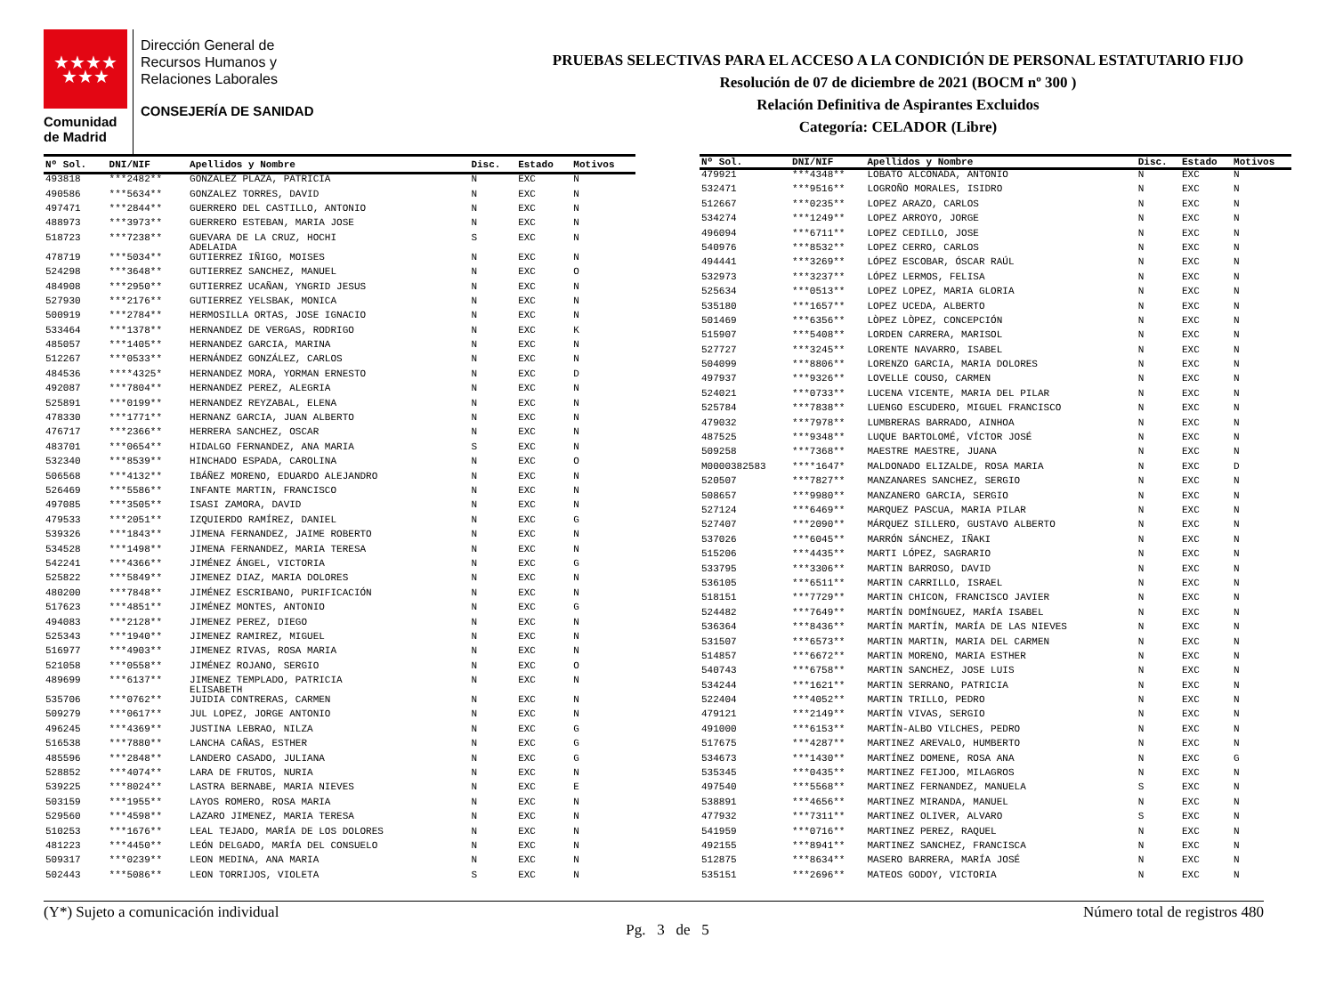★★★★
★★★
Comunidad
de Madrid
Dirección General de
Recursos Humanos y
Relaciones Laborales
CONSEJERÍA DE SANIDAD
PRUEBAS SELECTIVAS PARA EL ACCESO A LA CONDICIÓN DE PERSONAL ESTATUTARIO FIJO
Resolución de 07 de diciembre de 2021 (BOCM nº 300 )
Relación Definitiva de Aspirantes Excluidos
Categoría: CELADOR (Libre)
| Nº Sol. | DNI/NIF | Apellidos y Nombre | Disc. | Estado | Motivos |
| --- | --- | --- | --- | --- | --- |
| 493818 | ***2482** | GONZALEZ PLAZA, PATRICIA | N | EXC | N |
| 490586 | ***5634** | GONZALEZ TORRES, DAVID | N | EXC | N |
| 497471 | ***2844** | GUERRERO DEL CASTILLO, ANTONIO | N | EXC | N |
| 488973 | ***3973** | GUERRERO ESTEBAN, MARIA JOSE | N | EXC | N |
| 518723 | ***7238** | GUEVARA DE LA CRUZ, HOCHI ADELAIDA | S | EXC | N |
| 478719 | ***5034** | GUTIERREZ IÑIGO, MOISES | N | EXC | N |
| 524298 | ***3648** | GUTIERREZ SANCHEZ, MANUEL | N | EXC | O |
| 484908 | ***2950** | GUTIERREZ UCAÑAN, YNGRID JESUS | N | EXC | N |
| 527930 | ***2176** | GUTIERREZ YELSBAK, MONICA | N | EXC | N |
| 500919 | ***2784** | HERMOSILLA ORTAS, JOSE IGNACIO | N | EXC | N |
| 533464 | ***1378** | HERNANDEZ DE VERGAS, RODRIGO | N | EXC | K |
| 485057 | ***1405** | HERNANDEZ GARCIA, MARINA | N | EXC | N |
| 512267 | ***0533** | HERNÁNDEZ GONZÁLEZ, CARLOS | N | EXC | N |
| 484536 | ****4325* | HERNANDEZ MORA, YORMAN ERNESTO | N | EXC | D |
| 492087 | ***7804** | HERNANDEZ PEREZ, ALEGRIA | N | EXC | N |
| 525891 | ***0199** | HERNANDEZ REYZABAL, ELENA | N | EXC | N |
| 478330 | ***1771** | HERNANZ GARCIA, JUAN ALBERTO | N | EXC | N |
| 476717 | ***2366** | HERRERA SANCHEZ, OSCAR | N | EXC | N |
| 483701 | ***0654** | HIDALGO FERNANDEZ, ANA MARIA | S | EXC | N |
| 532340 | ***8539** | HINCHADO ESPADA, CAROLINA | N | EXC | O |
| 506568 | ***4132** | IBÁÑEZ MORENO, EDUARDO ALEJANDRO | N | EXC | N |
| 526469 | ***5586** | INFANTE MARTIN, FRANCISCO | N | EXC | N |
| 497085 | ***3505** | ISASI ZAMORA, DAVID | N | EXC | N |
| 479533 | ***2051** | IZQUIERDO RAMÍREZ, DANIEL | N | EXC | G |
| 539326 | ***1843** | JIMENA FERNANDEZ, JAIME ROBERTO | N | EXC | N |
| 534528 | ***1498** | JIMENA FERNANDEZ, MARIA TERESA | N | EXC | N |
| 542241 | ***4366** | JIMÉNEZ ÁNGEL, VICTORIA | N | EXC | G |
| 525822 | ***5849** | JIMENEZ DIAZ, MARIA DOLORES | N | EXC | N |
| 480200 | ***7848** | JIMÉNEZ ESCRIBANO, PURIFICACIÓN | N | EXC | N |
| 517623 | ***4851** | JIMÉNEZ MONTES, ANTONIO | N | EXC | G |
| 494083 | ***2128** | JIMENEZ PEREZ, DIEGO | N | EXC | N |
| 525343 | ***1940** | JIMENEZ RAMIREZ, MIGUEL | N | EXC | N |
| 516977 | ***4903** | JIMENEZ RIVAS, ROSA MARIA | N | EXC | N |
| 521058 | ***0558** | JIMÉNEZ ROJANO, SERGIO | N | EXC | O |
| 489699 | ***6137** | JIMENEZ TEMPLADO, PATRICIA ELISABETH | N | EXC | N |
| 535706 | ***0762** | JUIDIA CONTRERAS, CARMEN | N | EXC | N |
| 509279 | ***0617** | JUL LOPEZ, JORGE ANTONIO | N | EXC | N |
| 496245 | ***4369** | JUSTINA LEBRAO, NILZA | N | EXC | G |
| 516538 | ***7880** | LANCHA CAÑAS, ESTHER | N | EXC | G |
| 485596 | ***2848** | LANDERO CASADO, JULIANA | N | EXC | G |
| 528852 | ***4074** | LARA DE FRUTOS, NURIA | N | EXC | N |
| 539225 | ***8024** | LASTRA BERNABE, MARIA NIEVES | N | EXC | E |
| 503159 | ***1955** | LAYOS ROMERO, ROSA MARIA | N | EXC | N |
| 529560 | ***4598** | LAZARO JIMENEZ, MARIA TERESA | N | EXC | N |
| 510253 | ***1676** | LEAL TEJADO, MARÍA DE LOS DOLORES | N | EXC | N |
| 481223 | ***4450** | LEÓN DELGADO, MARÍA DEL CONSUELO | N | EXC | N |
| 509317 | ***0239** | LEON MEDINA, ANA MARIA | N | EXC | N |
| 502443 | ***5086** | LEON TORRIJOS, VIOLETA | S | EXC | N |
| Nº Sol. | DNI/NIF | Apellidos y Nombre | Disc. | Estado | Motivos |
| --- | --- | --- | --- | --- | --- |
| 479921 | ***4348** | LOBATO ALCONADA, ANTONIO | N | EXC | N |
| 532471 | ***9516** | LOGROÑO MORALES, ISIDRO | N | EXC | N |
| 512667 | ***0235** | LOPEZ ARAZO, CARLOS | N | EXC | N |
| 534274 | ***1249** | LOPEZ ARROYO, JORGE | N | EXC | N |
| 496094 | ***6711** | LOPEZ CEDILLO, JOSE | N | EXC | N |
| 540976 | ***8532** | LOPEZ CERRO, CARLOS | N | EXC | N |
| 494441 | ***3269** | LÓPEZ ESCOBAR, ÓSCAR RAÚL | N | EXC | N |
| 532973 | ***3237** | LÓPEZ LERMOS, FELISA | N | EXC | N |
| 525634 | ***0513** | LOPEZ LOPEZ, MARIA GLORIA | N | EXC | N |
| 535180 | ***1657** | LOPEZ UCEDA, ALBERTO | N | EXC | N |
| 501469 | ***6356** | LÒPEZ LÒPEZ, CONCEPCIÓN | N | EXC | N |
| 515907 | ***5408** | LORDEN CARRERA, MARISOL | N | EXC | N |
| 527727 | ***3245** | LORENTE NAVARRO, ISABEL | N | EXC | N |
| 504099 | ***8806** | LORENZO GARCIA, MARIA DOLORES | N | EXC | N |
| 497937 | ***9326** | LOVELLE COUSO, CARMEN | N | EXC | N |
| 524021 | ***0733** | LUCENA VICENTE, MARIA DEL PILAR | N | EXC | N |
| 525784 | ***7838** | LUENGO ESCUDERO, MIGUEL FRANCISCO | N | EXC | N |
| 479032 | ***7978** | LUMBRERAS BARRADO, AINHOA | N | EXC | N |
| 487525 | ***9348** | LUQUE BARTOLOMÉ, VÍCTOR JOSÉ | N | EXC | N |
| 509258 | ***7368** | MAESTRE MAESTRE, JUANA | N | EXC | N |
| M0000382583 | ****1647* | MALDONADO ELIZALDE, ROSA MARIA | N | EXC | D |
| 520507 | ***7827** | MANZANARES SANCHEZ, SERGIO | N | EXC | N |
| 508657 | ***9980** | MANZANERO GARCIA, SERGIO | N | EXC | N |
| 527124 | ***6469** | MARQUEZ PASCUA, MARIA PILAR | N | EXC | N |
| 527407 | ***2090** | MÁRQUEZ SILLERO, GUSTAVO ALBERTO | N | EXC | N |
| 537026 | ***6045** | MARRÓN SÁNCHEZ, IÑAKI | N | EXC | N |
| 515206 | ***4435** | MARTI LÓPEZ, SAGRARIO | N | EXC | N |
| 533795 | ***3306** | MARTIN BARROSO, DAVID | N | EXC | N |
| 536105 | ***6511** | MARTIN CARRILLO, ISRAEL | N | EXC | N |
| 518151 | ***7729** | MARTIN CHICON, FRANCISCO JAVIER | N | EXC | N |
| 524482 | ***7649** | MARTÍN DOMÍNGUEZ, MARÍA ISABEL | N | EXC | N |
| 536364 | ***8436** | MARTÍN MARTÍN, MARÍA DE LAS NIEVES | N | EXC | N |
| 531507 | ***6573** | MARTIN MARTIN, MARIA DEL CARMEN | N | EXC | N |
| 514857 | ***6672** | MARTIN MORENO, MARIA ESTHER | N | EXC | N |
| 540743 | ***6758** | MARTIN SANCHEZ, JOSE LUIS | N | EXC | N |
| 534244 | ***1621** | MARTIN SERRANO, PATRICIA | N | EXC | N |
| 522404 | ***4052** | MARTIN TRILLO, PEDRO | N | EXC | N |
| 479121 | ***2149** | MARTÍN VIVAS, SERGIO | N | EXC | N |
| 491000 | ***6153** | MARTÍN-ALBO VILCHES, PEDRO | N | EXC | N |
| 517675 | ***4287** | MARTINEZ AREVALO, HUMBERTO | N | EXC | N |
| 534673 | ***1430** | MARTÍNEZ DOMENE, ROSA ANA | N | EXC | G |
| 535345 | ***0435** | MARTINEZ FEIJOO, MILAGROS | N | EXC | N |
| 497540 | ***5568** | MARTINEZ FERNANDEZ, MANUELA | S | EXC | N |
| 538891 | ***4656** | MARTINEZ MIRANDA, MANUEL | N | EXC | N |
| 477932 | ***7311** | MARTINEZ OLIVER, ALVARO | S | EXC | N |
| 541959 | ***0716** | MARTINEZ PEREZ, RAQUEL | N | EXC | N |
| 492155 | ***8941** | MARTINEZ SANCHEZ, FRANCISCA | N | EXC | N |
| 512875 | ***8634** | MASERO BARRERA, MARÍA JOSÉ | N | EXC | N |
| 535151 | ***2696** | MATEOS GODOY, VICTORIA | N | EXC | N |
(Y*) Sujeto a comunicación individual Número total de registros 480
Pg. 3 de 5